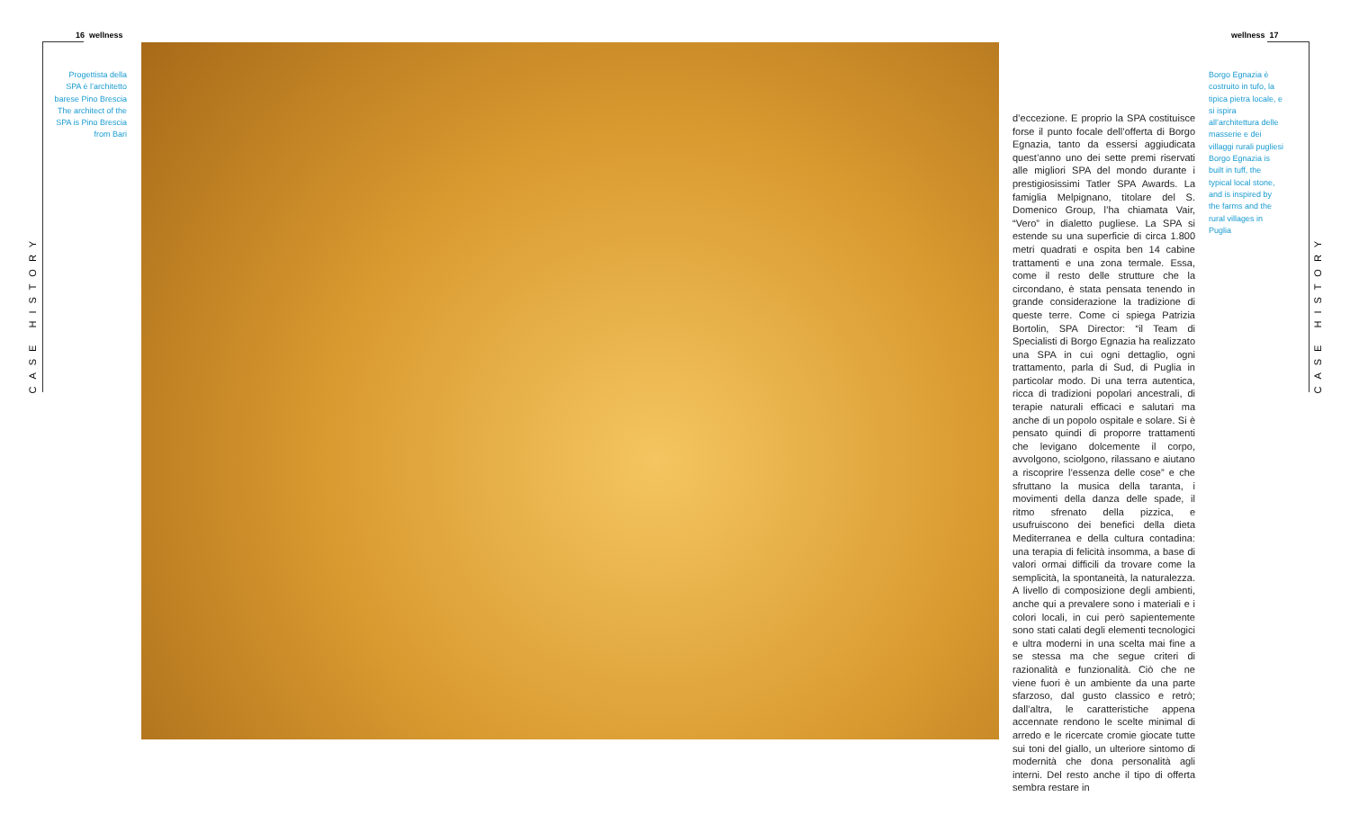16 wellness wellness 17
CASE HISTORY
CASE HISTORY
Progettista della SPA è l’architetto barese Pino Brescia
The architect of the SPA is Pino Brescia from Bari
d’eccezione. E proprio la SPA costituisce forse il punto focale dell’offerta di Borgo Egnazia, tanto da essersi aggiudicata quest’anno uno dei sette premi riservati alle migliori SPA del mondo durante i prestigiosissimi Tatler SPA Awards. La famiglia Melpignano, titolare del S. Domenico Group, l’ha chiamata Vair, “Vero” in dialetto pugliese. La SPA si estende su una superficie di circa 1.800 metri quadrati e ospita ben 14 cabine trattamenti e una zona termale. Essa, come il resto delle strutture che la circondano, è stata pensata tenendo in grande considerazione la tradizione di queste terre. Come ci spiega Patrizia Bortolin, SPA Director: “il Team di Specialisti di Borgo Egnazia ha realizzato una SPA in cui ogni dettaglio, ogni trattamento, parla di Sud, di Puglia in particolar modo. Di una terra autentica, ricca di tradizioni popolari ancestrali, di terapie naturali efficaci e salutari ma anche di un popolo ospitale e solare. Si è pensato quindi di proporre trattamenti che levigano dolcemente il corpo, avvolgono, sciolgono, rilassano e aiutano a riscoprire l’essenza delle cose” e che sfruttano la musica della taranta, i movimenti della danza delle spade, il ritmo sfrenato della pizzica, e usufruiscono dei benefici della dieta Mediterranea e della cultura contadina: una terapia di felicità insomma, a base di valori ormai difficili da trovare come la semplicità, la spontaneità, la naturalezza. A livello di composizione degli ambienti, anche qui a prevalere sono i materiali e i colori locali, in cui però sapientemente sono stati calati degli elementi tecnologici e ultra moderni in una scelta mai fine a se stessa ma che segue criteri di razionalità e funzionalità. Ciò che ne viene fuori è un ambiente da una parte sfarzoso, dal gusto classico e retrò; dall’altra, le caratteristiche appena accennate rendono le scelte minimal di arredo e le ricercate cromie giocate tutte sui toni del giallo, un ulteriore sintomo di modernità che dona personalità agli interni. Del resto anche il tipo di offerta sembra restare in
Borgo Egnazia è costruito in tufo, la tipica pietra locale, e si ispira all’architettura delle masserie e dei villaggi rurali pugliesi
Borgo Egnazia is built in tuff, the typical local stone, and is inspired by the farms and the rural villages in Puglia